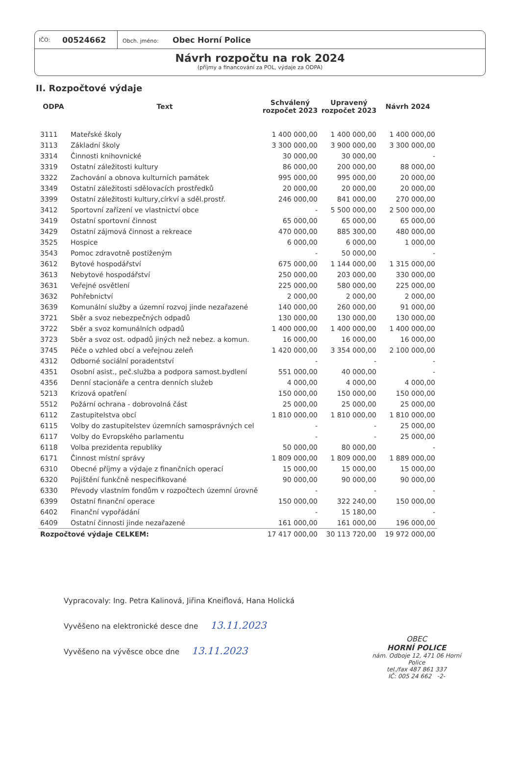IČO: 00524662
Obch. jméno: Obec Horní Police
Návrh rozpočtu na rok 2024
(příjmy a financování za POL, výdaje za ODPA)
II. Rozpočtové výdaje
| ODPA | Text | Schválený rozpočet 2023 | Upravený rozpočet 2023 | Návrh 2024 |
| --- | --- | --- | --- | --- |
| 3111 | Mateřské školy | 1 400 000,00 | 1 400 000,00 | 1 400 000,00 |
| 3113 | Základní školy | 3 300 000,00 | 3 900 000,00 | 3 300 000,00 |
| 3314 | Činnosti knihovnické | 30 000,00 | 30 000,00 | - |
| 3319 | Ostatní záležitosti kultury | 86 000,00 | 200 000,00 | 88 000,00 |
| 3322 | Zachování a obnova kulturních památek | 995 000,00 | 995 000,00 | 20 000,00 |
| 3349 | Ostatní záležitosti sdělovacích prostředků | 20 000,00 | 20 000,00 | 20 000,00 |
| 3399 | Ostatní záležitosti kultury,církví a sděl.prostř. | 246 000,00 | 841 000,00 | 270 000,00 |
| 3412 | Sportovní zařízení ve vlastnictví obce | - | 5 500 000,00 | 2 500 000,00 |
| 3419 | Ostatní sportovní činnost | 65 000,00 | 65 000,00 | 65 000,00 |
| 3429 | Ostatní zájmová činnost a rekreace | 470 000,00 | 885 300,00 | 480 000,00 |
| 3525 | Hospice | 6 000,00 | 6 000,00 | 1 000,00 |
| 3543 | Pomoc zdravotně postiženým | - | 50 000,00 | - |
| 3612 | Bytové hospodářství | 675 000,00 | 1 144 000,00 | 1 315 000,00 |
| 3613 | Nebytové hospodářství | 250 000,00 | 203 000,00 | 330 000,00 |
| 3631 | Veřejné osvětlení | 225 000,00 | 580 000,00 | 225 000,00 |
| 3632 | Pohřebnictví | 2 000,00 | 2 000,00 | 2 000,00 |
| 3639 | Komunální služby a územní rozvoj jinde nezařazené | 140 000,00 | 260 000,00 | 91 000,00 |
| 3721 | Sběr a svoz nebezpečných odpadů | 130 000,00 | 130 000,00 | 130 000,00 |
| 3722 | Sběr a svoz komunálních odpadů | 1 400 000,00 | 1 400 000,00 | 1 400 000,00 |
| 3723 | Sběr a svoz ost. odpadů jiných než nebez. a komun. | 16 000,00 | 16 000,00 | 16 000,00 |
| 3745 | Péče o vzhled obcí a veřejnou zeleň | 1 420 000,00 | 3 354 000,00 | 2 100 000,00 |
| 4312 | Odborné sociální poradentství | - | - | - |
| 4351 | Osobní asist., peč.služba a podpora samost.bydlení | 551 000,00 | 40 000,00 | - |
| 4356 | Denní stacionáře a centra denních služeb | 4 000,00 | 4 000,00 | 4 000,00 |
| 5213 | Krizová opatření | 150 000,00 | 150 000,00 | 150 000,00 |
| 5512 | Požární ochrana - dobrovolná část | 25 000,00 | 25 000,00 | 25 000,00 |
| 6112 | Zastupitelstva obcí | 1 810 000,00 | 1 810 000,00 | 1 810 000,00 |
| 6115 | Volby do zastupitelstev územních samosprávných cel | - | - | 25 000,00 |
| 6117 | Volby do Evropského parlamentu | - | - | 25 000,00 |
| 6118 | Volba prezidenta republiky | 50 000,00 | 80 000,00 | - |
| 6171 | Činnost místní správy | 1 809 000,00 | 1 809 000,00 | 1 889 000,00 |
| 6310 | Obecné příjmy a výdaje z finančních operací | 15 000,00 | 15 000,00 | 15 000,00 |
| 6320 | Pojištění funkčně nespecifikované | 90 000,00 | 90 000,00 | 90 000,00 |
| 6330 | Převody vlastním fondům v rozpočtech územní úrovně | - | - | - |
| 6399 | Ostatní finanční operace | 150 000,00 | 322 240,00 | 150 000,00 |
| 6402 | Finanční vypořádání | - | 15 180,00 | - |
| 6409 | Ostatní činnosti jinde nezařazené | 161 000,00 | 161 000,00 | 196 000,00 |
| Rozpočtové výdaje CELKEM: | | 17 417 000,00 | 30 113 720,00 | 19 972 000,00 |
Vypracovaly: Ing. Petra Kalinová, Jiřina Kneiflová, Hana Holická
Vyvěšeno na elektronické desce dne 13.11.2023
Vyvěšeno na vývěsce obce dne 13.11.2023
OBEC
HORNÍ POLICE
nám. Odboje 12, 471 06 Horní Police
tel./fax 487 861 337
IČ: 005 24 662 -2-